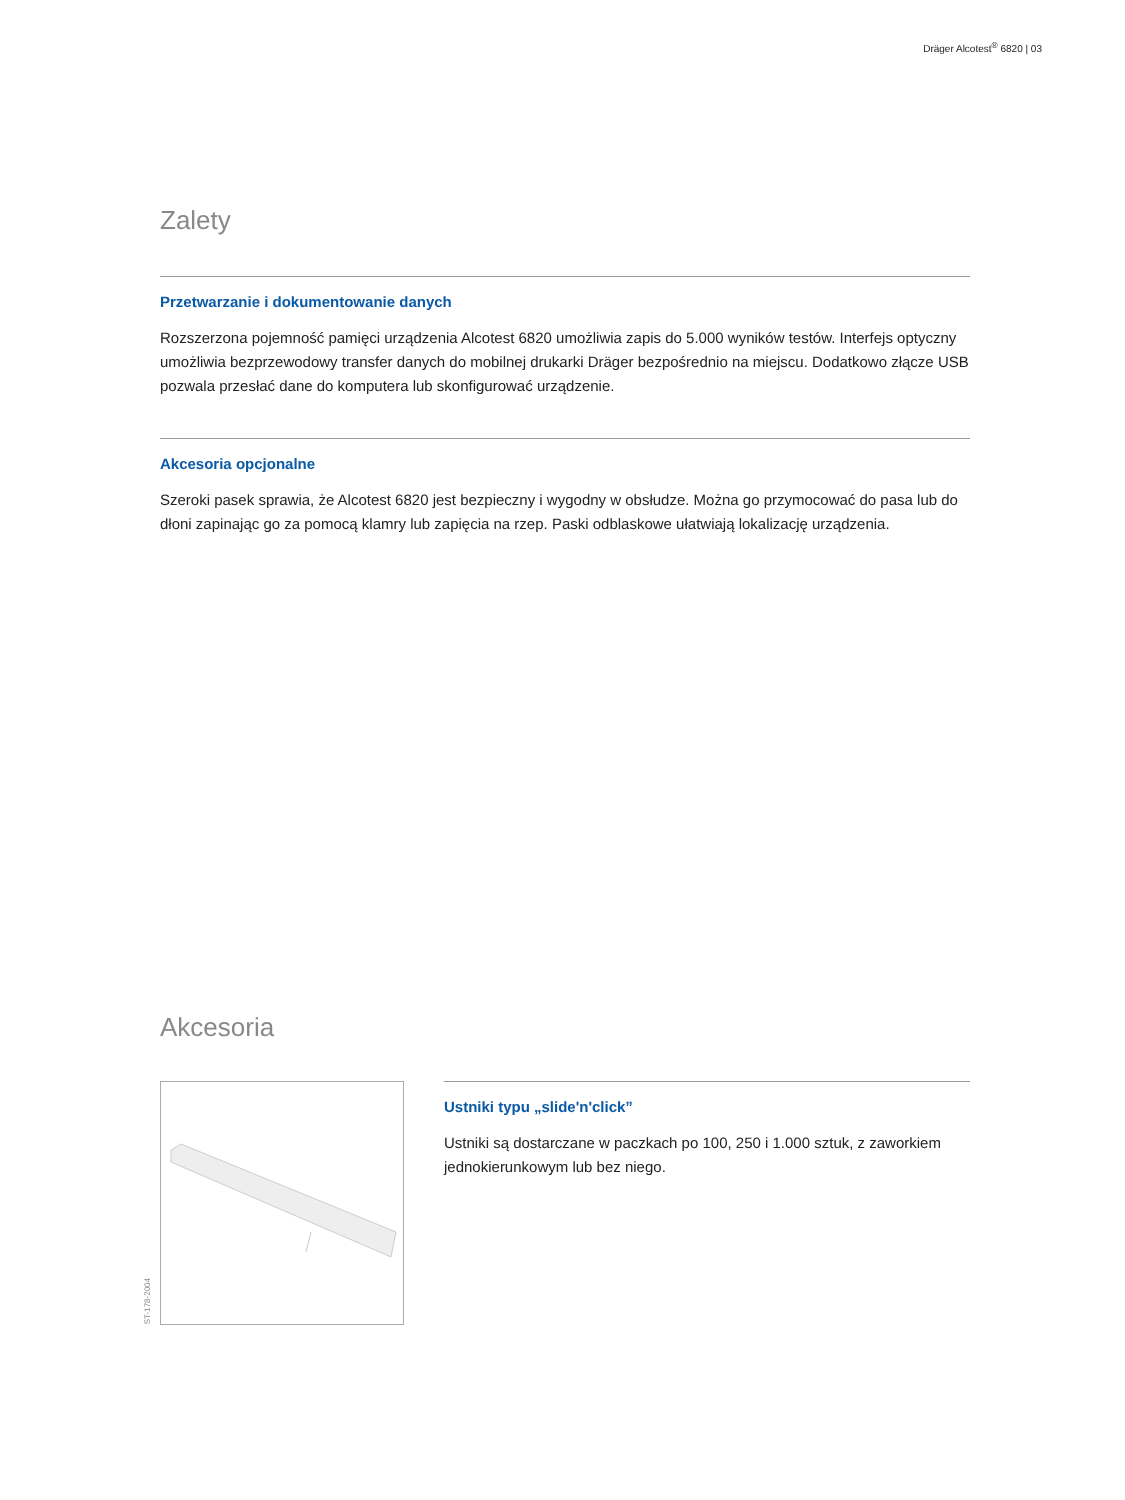Dräger Alcotest<sup>®</sup> 6820 | 03
Zalety
Przetwarzanie i dokumentowanie danych
Rozszerzona pojemność pamięci urządzenia Alcotest 6820 umożliwia zapis do 5.000 wyników testów. Interfejs optyczny umożliwia bezprzewodowy transfer danych do mobilnej drukarki Dräger bezpośrednio na miejscu. Dodatkowo złącze USB pozwala przesłać dane do komputera lub skonfigurować urządzenie.
Akcesoria opcjonalne
Szeroki pasek sprawia, że Alcotest 6820 jest bezpieczny i wygodny w obsłudze. Można go przymocować do pasa lub do dłoni zapinając go za pomocą klamry lub zapięcia na rzep. Paski odblaskowe ułatwiają lokalizację urządzenia.
Akcesoria
ST-178-2004
Ustniki typu „slide'n'click”
Ustniki są dostarczane w paczkach po 100, 250 i 1.000 sztuk, z zaworkiem jednokierunkowym lub bez niego.